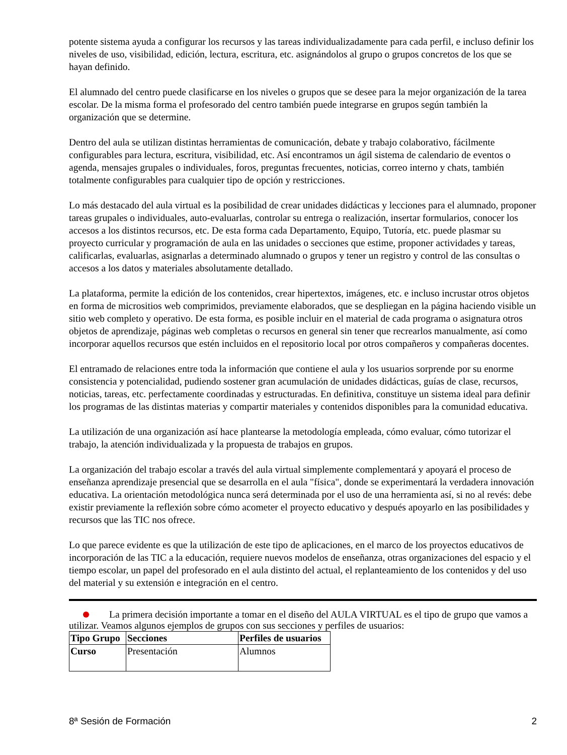potente sistema ayuda a configurar los recursos y las tareas individualizadamente para cada perfil, e incluso definir los niveles de uso, visibilidad, edición, lectura, escritura, etc. asignándolos al grupo o grupos concretos de los que se hayan definido.
El alumnado del centro puede clasificarse en los niveles o grupos que se desee para la mejor organización de la tarea escolar. De la misma forma el profesorado del centro también puede integrarse en grupos según también la organización que se determine.
Dentro del aula se utilizan distintas herramientas de comunicación, debate y trabajo colaborativo, fácilmente configurables para lectura, escritura, visibilidad, etc. Así encontramos un ágil sistema de calendario de eventos o agenda, mensajes grupales o individuales, foros, preguntas frecuentes, noticias, correo interno y chats, también totalmente configurables para cualquier tipo de opción y restricciones.
Lo más destacado del aula virtual es la posibilidad de crear unidades didácticas y lecciones para el alumnado, proponer tareas grupales o individuales, auto-evaluarlas, controlar su entrega o realización, insertar formularios, conocer los accesos a los distintos recursos, etc. De esta forma cada Departamento, Equipo, Tutoría, etc. puede plasmar su proyecto curricular y programación de aula en las unidades o secciones que estime, proponer actividades y tareas, calificarlas, evaluarlas, asignarlas a determinado alumnado o grupos y tener un registro y control de las consultas o accesos a los datos y materiales absolutamente detallado.
La plataforma, permite la edición de los contenidos, crear hipertextos, imágenes, etc. e incluso incrustar otros objetos en forma de micrositios web comprimidos, previamente elaborados, que se despliegan en la página haciendo visible un sitio web completo y operativo. De esta forma, es posible incluir en el material de cada programa o asignatura otros objetos de aprendizaje, páginas web completas o recursos en general sin tener que recrearlos manualmente, así como incorporar aquellos recursos que estén incluidos en el repositorio local por otros compañeros y compañeras docentes.
El entramado de relaciones entre toda la información que contiene el aula y los usuarios sorprende por su enorme consistencia y potencialidad, pudiendo sostener gran acumulación de unidades didácticas, guías de clase, recursos, noticias, tareas, etc. perfectamente coordinadas y estructuradas. En definitiva, constituye un sistema ideal para definir los programas de las distintas materias y compartir materiales y contenidos disponibles para la comunidad educativa.
La utilización de una organización así hace plantearse la metodología empleada, cómo evaluar, cómo tutorizar el trabajo, la atención individualizada y la propuesta de trabajos en grupos.
La organización del trabajo escolar a través del aula virtual simplemente complementará y apoyará el proceso de enseñanza aprendizaje presencial que se desarrolla en el aula "física", donde se experimentará la verdadera innovación educativa. La orientación metodológica nunca será determinada por el uso de una herramienta así, si no al revés: debe existir previamente la reflexión sobre cómo acometer el proyecto educativo y después apoyarlo en las posibilidades y recursos que las TIC nos ofrece.
Lo que parece evidente es que la utilización de este tipo de aplicaciones, en el marco de los proyectos educativos de incorporación de las TIC a la educación, requiere nuevos modelos de enseñanza, otras organizaciones del espacio y el tiempo escolar, un papel del profesorado en el aula distinto del actual, el replanteamiento de los contenidos y del uso del material y su extensión e integración en el centro.
La primera decisión importante a tomar en el diseño del AULA VIRTUAL es el tipo de grupo que vamos a utilizar. Veamos algunos ejemplos de grupos con sus secciones y perfiles de usuarios:
| Tipo Grupo | Secciones | Perfiles de usuarios |
| --- | --- | --- |
| Curso | Presentación | Alumnos |
8ª Sesión de Formación 2